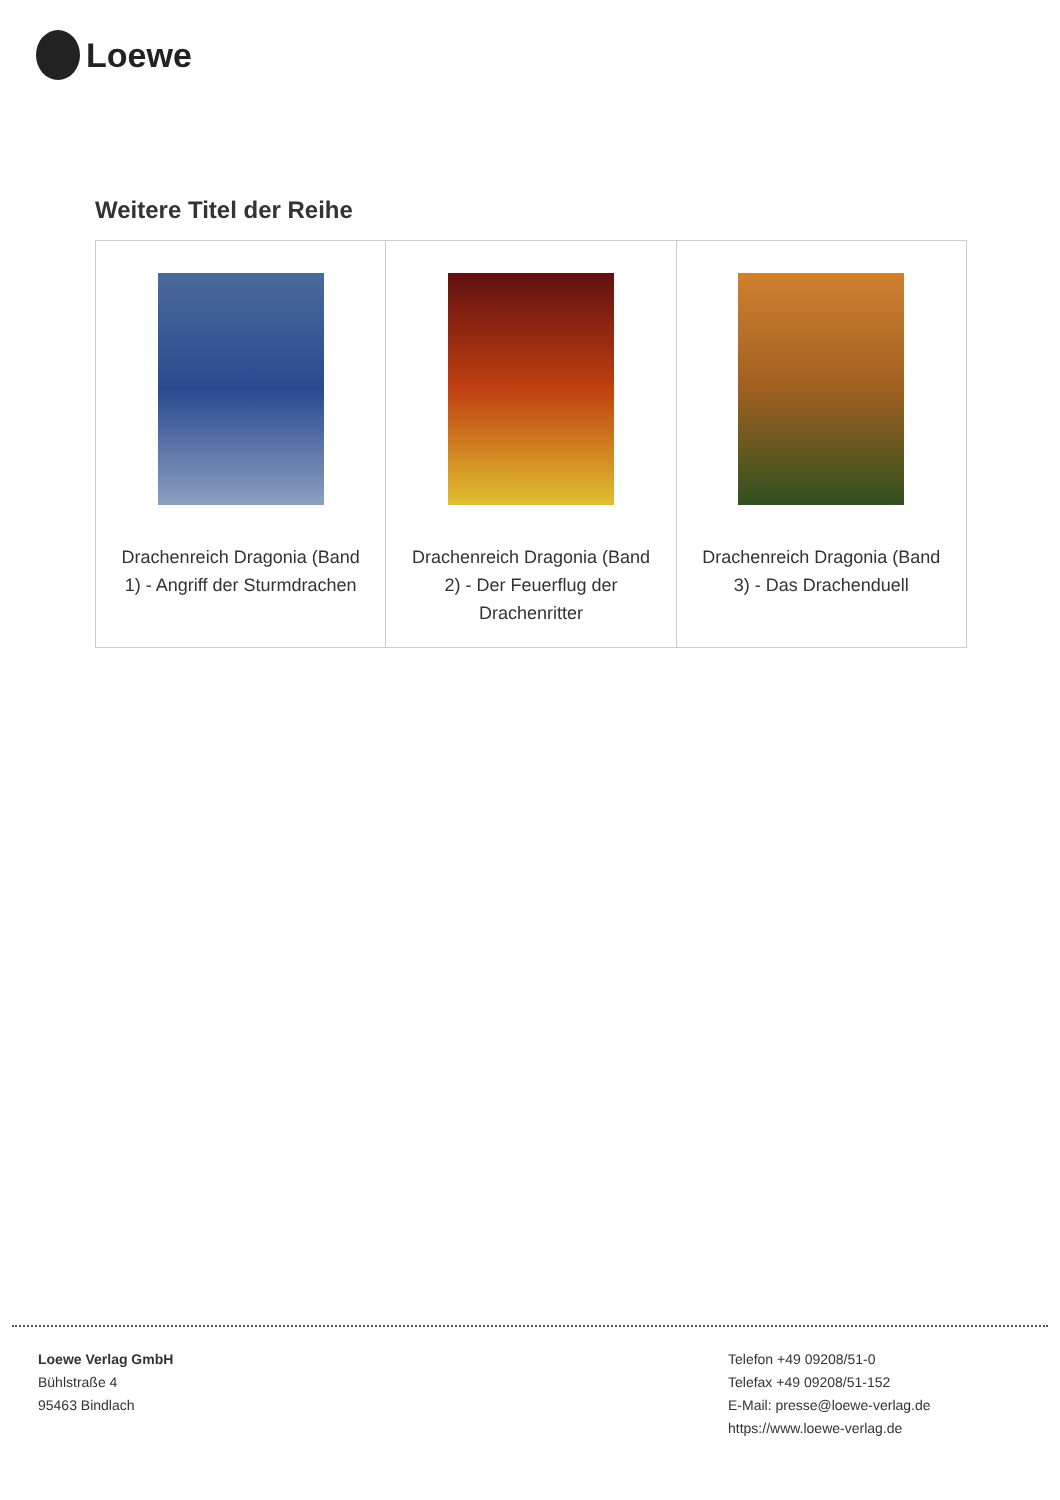Loewe
Weitere Titel der Reihe
| Drachenreich Dragonia (Band 1) - Angriff der Sturmdrachen | Drachenreich Dragonia (Band 2) - Der Feuerflug der Drachenritter | Drachenreich Dragonia (Band 3) - Das Drachenduell |
Loewe Verlag GmbH
Bühlstraße 4
95463 Bindlach
Telefon +49 09208/51-0
Telefax +49 09208/51-152
E-Mail: presse@loewe-verlag.de
https://www.loewe-verlag.de